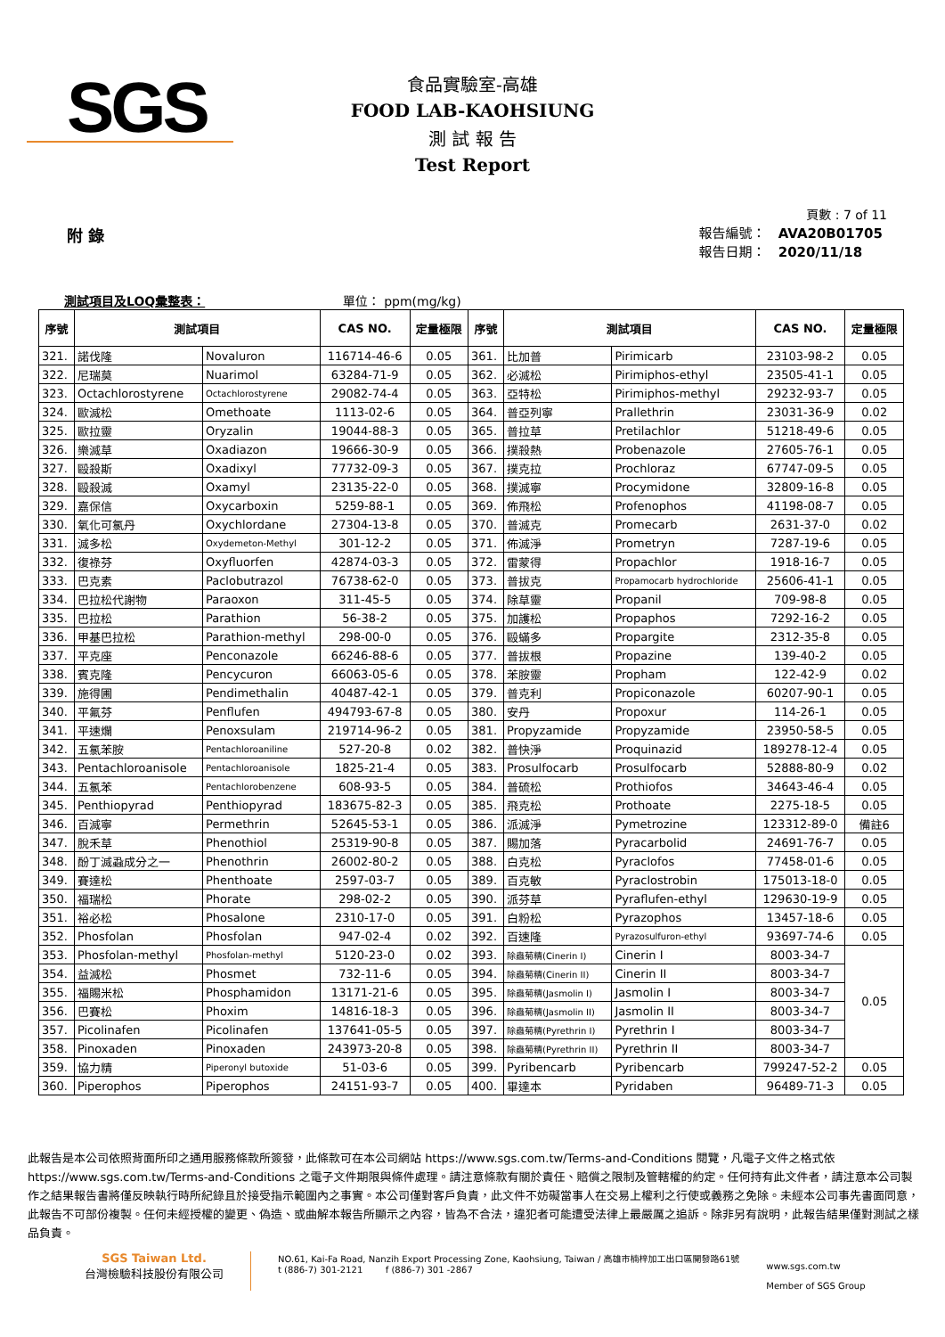SGS
食品實驗室-高雄
FOOD LAB-KAOHSIUNG
測 試 報 告
Test Report
頁數 : 7 of 11
附 錄
報告編號： AVA20B01705
報告日期： 2020/11/18
測試項目及LOQ彙整表： 單位： ppm(mg/kg)
| 序號 | 測試項目 | | CAS NO. | 定量極限 | 序號 | 測試項目 | | CAS NO. | 定量極限 |
| --- | --- | --- | --- | --- | --- | --- | --- | --- | --- |
| 321. | 諾伐隆 | Novaluron | 116714-46-6 | 0.05 | 361. | 比加普 | Pirimicarb | 23103-98-2 | 0.05 |
| 322. | 尼瑞莫 | Nuarimol | 63284-71-9 | 0.05 | 362. | 必滅松 | Pirimiphos-ethyl | 23505-41-1 | 0.05 |
| 323. | Octachlorostyrene | Octachlorostyrene | 29082-74-4 | 0.05 | 363. | 亞特松 | Pirimiphos-methyl | 29232-93-7 | 0.05 |
| 324. | 歐滅松 | Omethoate | 1113-02-6 | 0.05 | 364. | 普亞列寧 | Prallethrin | 23031-36-9 | 0.02 |
| 325. | 歐拉靈 | Oryzalin | 19044-88-3 | 0.05 | 365. | 普拉草 | Pretilachlor | 51218-49-6 | 0.05 |
| 326. | 樂滅草 | Oxadiazon | 19666-30-9 | 0.05 | 366. | 撲殺熱 | Probenazole | 27605-76-1 | 0.05 |
| 327. | 毆殺斯 | Oxadixyl | 77732-09-3 | 0.05 | 367. | 撲克拉 | Prochloraz | 67747-09-5 | 0.05 |
| 328. | 毆殺滅 | Oxamyl | 23135-22-0 | 0.05 | 368. | 撲滅寧 | Procymidone | 32809-16-8 | 0.05 |
| 329. | 嘉保信 | Oxycarboxin | 5259-88-1 | 0.05 | 369. | 佈飛松 | Profenophos | 41198-08-7 | 0.05 |
| 330. | 氧化可氯丹 | Oxychlordane | 27304-13-8 | 0.05 | 370. | 普滅克 | Promecarb | 2631-37-0 | 0.02 |
| 331. | 滅多松 | Oxydemeton-Methyl | 301-12-2 | 0.05 | 371. | 佈滅淨 | Prometryn | 7287-19-6 | 0.05 |
| 332. | 復祿芬 | Oxyfluorfen | 42874-03-3 | 0.05 | 372. | 雷蒙得 | Propachlor | 1918-16-7 | 0.05 |
| 333. | 巴克素 | Paclobutrazol | 76738-62-0 | 0.05 | 373. | 普拔克 | Propamocarb hydrochloride | 25606-41-1 | 0.05 |
| 334. | 巴拉松代謝物 | Paraoxon | 311-45-5 | 0.05 | 374. | 除草靈 | Propanil | 709-98-8 | 0.05 |
| 335. | 巴拉松 | Parathion | 56-38-2 | 0.05 | 375. | 加護松 | Propaphos | 7292-16-2 | 0.05 |
| 336. | 甲基巴拉松 | Parathion-methyl | 298-00-0 | 0.05 | 376. | 毆蟎多 | Propargite | 2312-35-8 | 0.05 |
| 337. | 平克座 | Penconazole | 66246-88-6 | 0.05 | 377. | 普拔根 | Propazine | 139-40-2 | 0.05 |
| 338. | 賓克隆 | Pencycuron | 66063-05-6 | 0.05 | 378. | 苯胺靈 | Propham | 122-42-9 | 0.02 |
| 339. | 施得圃 | Pendimethalin | 40487-42-1 | 0.05 | 379. | 普克利 | Propiconazole | 60207-90-1 | 0.05 |
| 340. | 平氟芬 | Penflufen | 494793-67-8 | 0.05 | 380. | 安丹 | Propoxur | 114-26-1 | 0.05 |
| 341. | 平速爛 | Penoxsulam | 219714-96-2 | 0.05 | 381. | Propyzamide | Propyzamide | 23950-58-5 | 0.05 |
| 342. | 五氯苯胺 | Pentachloroaniline | 527-20-8 | 0.02 | 382. | 普快淨 | Proquinazid | 189278-12-4 | 0.05 |
| 343. | Pentachloroanisole | Pentachloroanisole | 1825-21-4 | 0.05 | 383. | Prosulfocarb | Prosulfocarb | 52888-80-9 | 0.02 |
| 344. | 五氯苯 | Pentachlorobenzene | 608-93-5 | 0.05 | 384. | 普硫松 | Prothiofos | 34643-46-4 | 0.05 |
| 345. | Penthiopyrad | Penthiopyrad | 183675-82-3 | 0.05 | 385. | 飛克松 | Prothoate | 2275-18-5 | 0.05 |
| 346. | 百滅寧 | Permethrin | 52645-53-1 | 0.05 | 386. | 派滅淨 | Pymetrozine | 123312-89-0 | 備註6 |
| 347. | 脫禾草 | Phenothiol | 25319-90-8 | 0.05 | 387. | 賜加落 | Pyracarbolid | 24691-76-7 | 0.05 |
| 348. | 酚丁滅蝨成分之一 | Phenothrin | 26002-80-2 | 0.05 | 388. | 白克松 | Pyraclofos | 77458-01-6 | 0.05 |
| 349. | 賽達松 | Phenthoate | 2597-03-7 | 0.05 | 389. | 百克敏 | Pyraclostrobin | 175013-18-0 | 0.05 |
| 350. | 福瑞松 | Phorate | 298-02-2 | 0.05 | 390. | 派芬草 | Pyraflufen-ethyl | 129630-19-9 | 0.05 |
| 351. | 裕必松 | Phosalone | 2310-17-0 | 0.05 | 391. | 白粉松 | Pyrazophos | 13457-18-6 | 0.05 |
| 352. | Phosfolan | Phosfolan | 947-02-4 | 0.02 | 392. | 百速隆 | Pyrazosulfuron-ethyl | 93697-74-6 | 0.05 |
| 353. | Phosfolan-methyl | Phosfolan-methyl | 5120-23-0 | 0.02 | 393. | 除蟲菊精(Cinerin I) | Cinerin I | 8003-34-7 | 0.05 |
| 354. | 益滅松 | Phosmet | 732-11-6 | 0.05 | 394. | 除蟲菊精(Cinerin II) | Cinerin II | 8003-34-7 | |
| 355. | 福賜米松 | Phosphamidon | 13171-21-6 | 0.05 | 395. | 除蟲菊精(Jasmolin I) | Jasmolin I | 8003-34-7 | |
| 356. | 巴賽松 | Phoxim | 14816-18-3 | 0.05 | 396. | 除蟲菊精(Jasmolin II) | Jasmolin II | 8003-34-7 | |
| 357. | Picolinafen | Picolinafen | 137641-05-5 | 0.05 | 397. | 除蟲菊精(Pyrethrin I) | Pyrethrin I | 8003-34-7 | |
| 358. | Pinoxaden | Pinoxaden | 243973-20-8 | 0.05 | 398. | 除蟲菊精(Pyrethrin II) | Pyrethrin II | 8003-34-7 | |
| 359. | 協力精 | Piperonyl butoxide | 51-03-6 | 0.05 | 399. | Pyribencarb | Pyribencarb | 799247-52-2 | 0.05 |
| 360. | Piperophos | Piperophos | 24151-93-7 | 0.05 | 400. | 畢達本 | Pyridaben | 96489-71-3 | 0.05 |
此報告是本公司依照背面所印之通用服務條款所簽發，此條款可在本公司網站 https://www.sgs.com.tw/Terms-and-Conditions 閱覽，凡電子文件之格式依 https://www.sgs.com.tw/Terms-and-Conditions 之電子文件期限與條件處理。請注意條款有關於責任、賠償之限制及管轄權的約定。任何持有此文件者，請注意本公司製作之結果報告書將僅反映執行時所紀錄且於接受指示範圍內之事實。本公司僅對客戶負責，此文件不妨礙當事人在交易上權利之行使或義務之免除。未經本公司事先書面同意，此報告不可部份複製。任何未經授權的變更、偽造、或曲解本報告所顯示之內容，皆為不合法，違犯者可能遭受法律上最嚴厲之追訴。除非另有說明，此報告結果僅對測試之樣品負責。
SGS Taiwan Ltd.
台灣檢驗科技股份有限公司
NO.61, Kai-Fa Road, Nanzih Export Processing Zone, Kaohsiung, Taiwan / 高雄市楠梓加工出口區開發路61號
t (886-7) 301-2121 f (886-7) 301 -2867
www.sgs.com.tw
Member of SGS Group